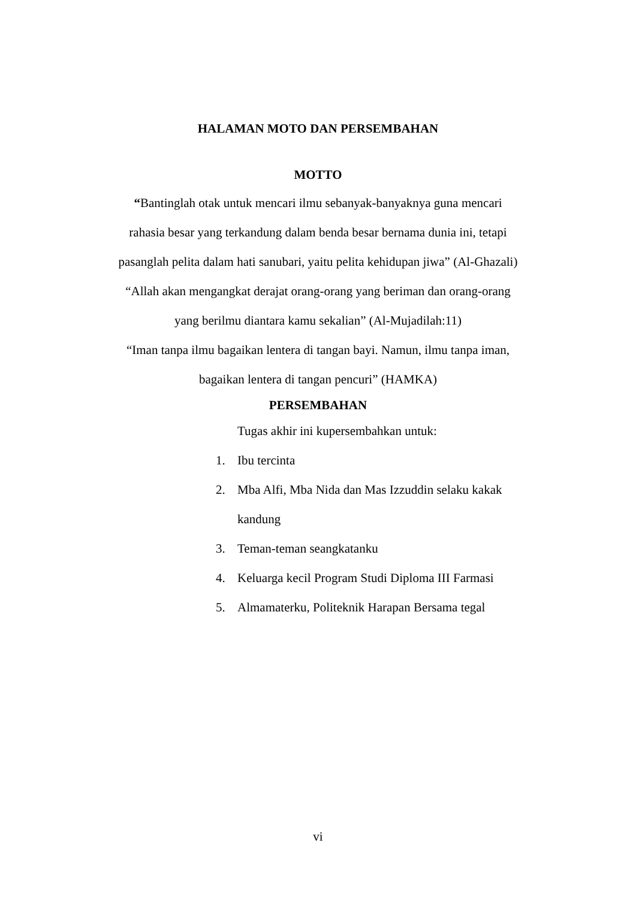HALAMAN MOTO DAN PERSEMBAHAN
MOTTO
“Bantinglah otak untuk mencari ilmu sebanyak-banyaknya guna mencari
rahasia besar yang terkandung dalam benda besar bernama dunia ini, tetapi
pasanglah pelita dalam hati sanubari, yaitu pelita kehidupan jiwa” (Al-Ghazali)
“Allah akan mengangkat derajat orang-orang yang beriman dan orang-orang
yang berilmu diantara kamu sekalian” (Al-Mujadilah:11)
“Iman tanpa ilmu bagaikan lentera di tangan bayi. Namun, ilmu tanpa iman,
bagaikan lentera di tangan pencuri” (HAMKA)
PERSEMBAHAN
Tugas akhir ini kupersembahkan untuk:
1. Ibu tercinta
2. Mba Alfi, Mba Nida dan Mas Izzuddin selaku kakak
kandung
3. Teman-teman seangkatanku
4. Keluarga kecil Program Studi Diploma III Farmasi
5. Almamaterku, Politeknik Harapan Bersama tegal
vi